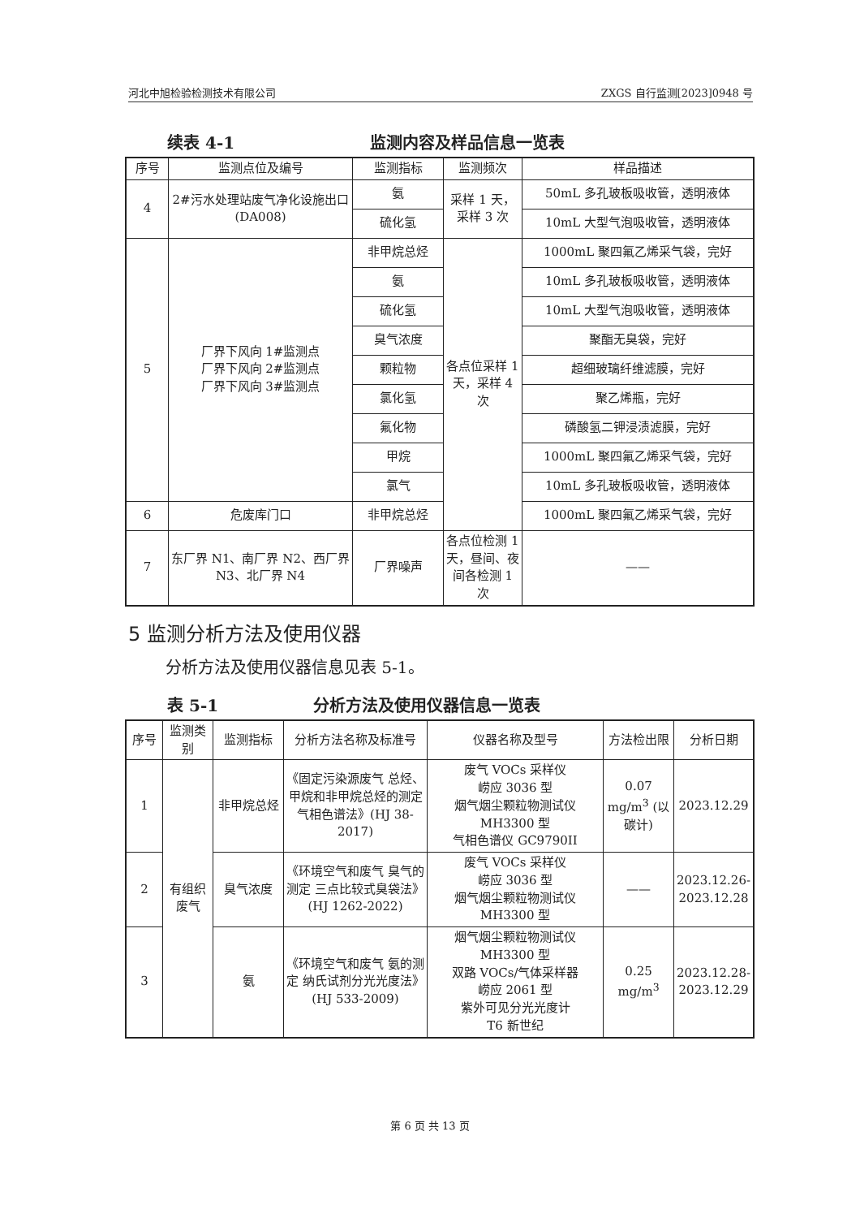河北中旭检验检测技术有限公司 ZXGS 自行监测[2023]0948 号
续表 4-1 监测内容及样品信息一览表
| 序号 | 监测点位及编号 | 监测指标 | 监测频次 | 样品描述 |
| --- | --- | --- | --- | --- |
| 4 | 2#污水处理站废气净化设施出口(DA008) | 氨 | 采样 1 天，采样 3 次 | 50mL 多孔玻板吸收管，透明液体 |
| | | 硫化氢 | | 10mL 大型气泡吸收管，透明液体 |
| 5 | 厂界下风向 1#监测点 厂界下风向 2#监测点 厂界下风向 3#监测点 | 非甲烷总烃 | 各点位采样 1 天，采样 4 次 | 1000mL 聚四氟乙烯采气袋，完好 |
| | | 氨 | | 10mL 多孔玻板吸收管，透明液体 |
| | | 硫化氢 | | 10mL 大型气泡吸收管，透明液体 |
| | | 臭气浓度 | | 聚酯无臭袋，完好 |
| | | 颗粒物 | | 超细玻璃纤维滤膜，完好 |
| | | 氯化氢 | | 聚乙烯瓶，完好 |
| | | 氟化物 | | 磷酸氢二钾浸渍滤膜，完好 |
| | | 甲烷 | | 1000mL 聚四氟乙烯采气袋，完好 |
| | | 氯气 | | 10mL 多孔玻板吸收管，透明液体 |
| 6 | 危废库门口 | 非甲烷总烃 | | 1000mL 聚四氟乙烯采气袋，完好 |
| 7 | 东厂界 N1、南厂界 N2、西厂界 N3、北厂界 N4 | 厂界噪声 | 各点位检测 1 天，昼间、夜间各检测 1 次 | —— |
5 监测分析方法及使用仪器
分析方法及使用仪器信息见表 5-1。
表 5-1 分析方法及使用仪器信息一览表
| 序号 | 监测类别 | 监测指标 | 分析方法名称及标准号 | 仪器名称及型号 | 方法检出限 | 分析日期 |
| --- | --- | --- | --- | --- | --- | --- |
| 1 | 有组织废气 | 非甲烷总烃 | 《固定污染源废气 总烃、甲烷和非甲烷总烃的测定 气相色谱法》(HJ 38-2017) | 废气 VOCs 采样仪 崂应 3036 型 烟气烟尘颗粒物测试仪 MH3300 型 气相色谱仪 GC9790II | 0.07 mg/m<sup>3</sup> (以碳计) | 2023.12.29 |
| 2 | | 臭气浓度 | 《环境空气和废气 臭气的测定 三点比较式臭袋法》(HJ 1262-2022) | 废气 VOCs 采样仪 崂应 3036 型 烟气烟尘颗粒物测试仪 MH3300 型 | —— | 2023.12.26-2023.12.28 |
| 3 | | 氨 | 《环境空气和废气 氨的测定 纳氏试剂分光光度法》(HJ 533-2009) | 烟气烟尘颗粒物测试仪 MH3300 型 双路 VOCs/气体采样器 崂应 2061 型 紫外可见分光光度计 T6 新世纪 | 0.25 mg/m<sup>3</sup> | 2023.12.28-2023.12.29 |
第 6 页 共 13 页